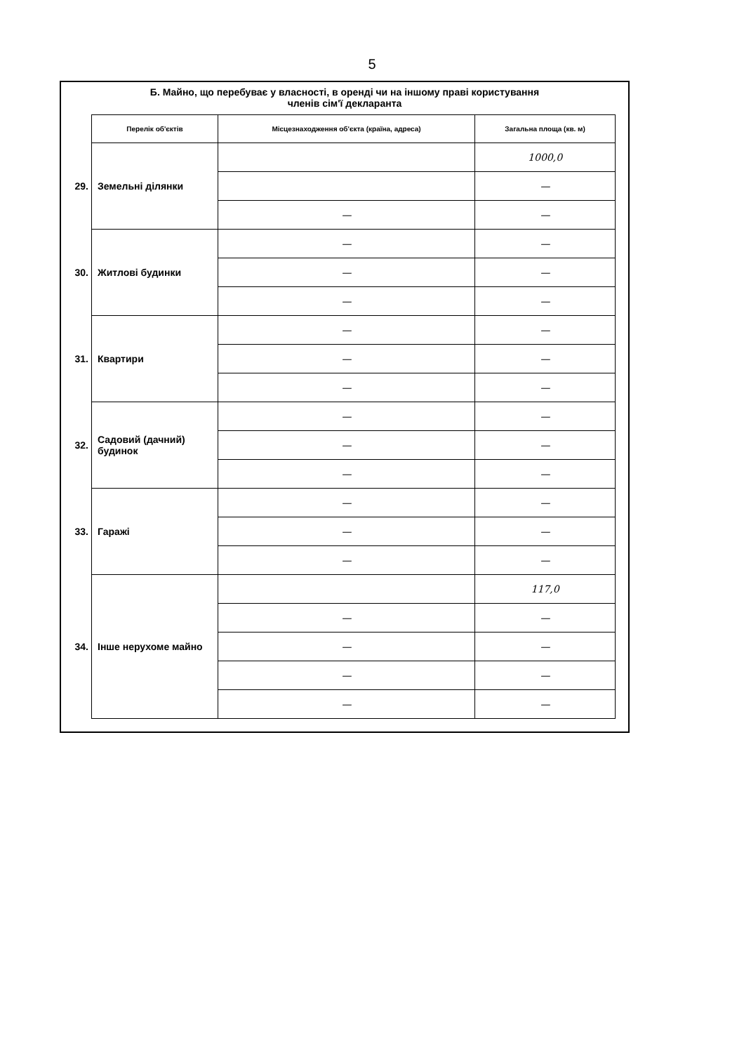5
Б. Майно, що перебуває у власності, в оренді чи на іншому праві користування
членів сім'ї декларанта
| | Перелік об'єктів | Місцезнаходження об'єкта (країна, адреса) | Загальна площа (кв. м) |
| 29. | Земельні ділянки | | 1000,0 |
| | | | — |
| | | — | — |
| 30. | Житлові будинки | — | — |
| | | — | — |
| | | — | — |
| 31. | Квартири | — | — |
| | | — | — |
| | | — | — |
| 32. | Садовий (дачний) будинок | — | — |
| | | — | — |
| | | — | — |
| 33. | Гаражі | — | — |
| | | — | — |
| | | — | — |
| 34. | Інше нерухоме майно | | 117,0 |
| | | — | — |
| | | — | — |
| | | — | — |
| | | — | — |